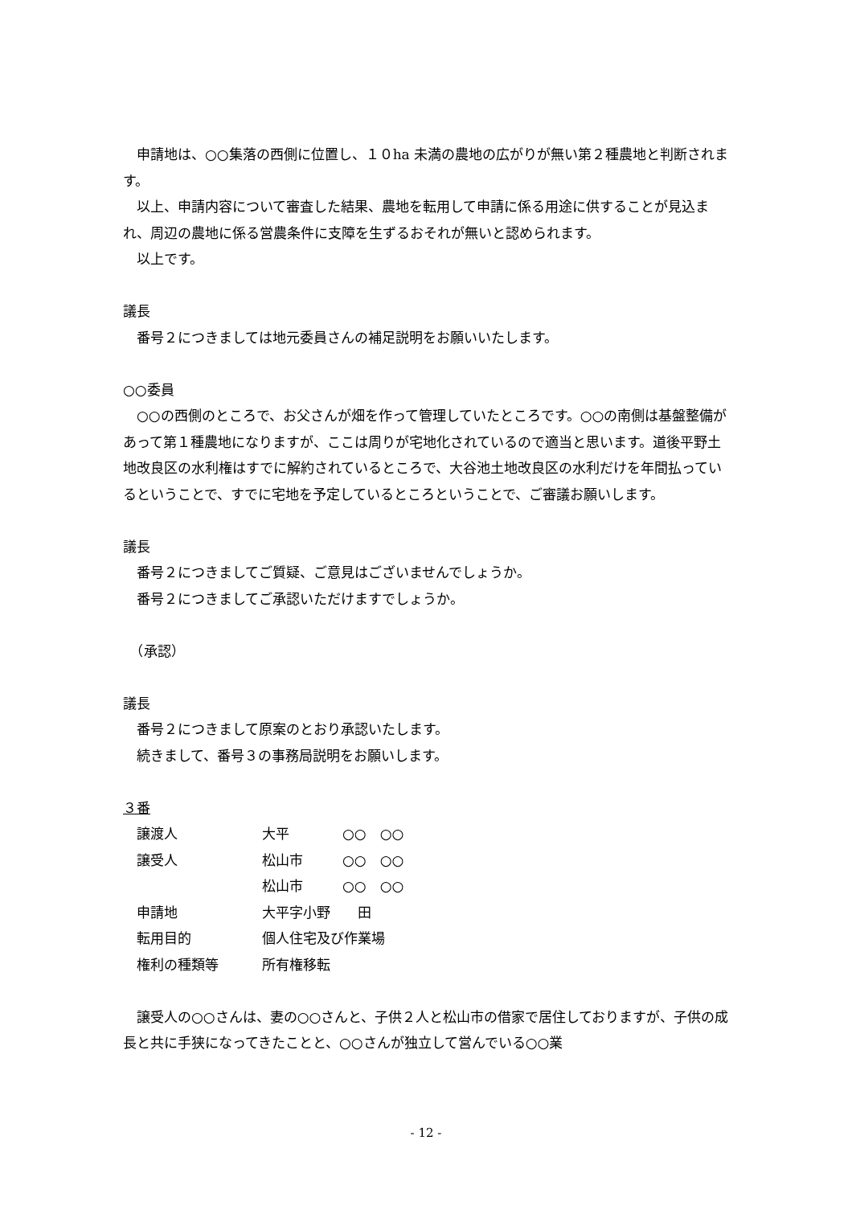申請地は、○○集落の西側に位置し、１０ha 未満の農地の広がりが無い第２種農地と判断されます。
以上、申請内容について審査した結果、農地を転用して申請に係る用途に供することが見込まれ、周辺の農地に係る営農条件に支障を生ずるおそれが無いと認められます。
以上です。
議長
番号２につきましては地元委員さんの補足説明をお願いいたします。
○○委員
○○の西側のところで、お父さんが畑を作って管理していたところです。○○の南側は基盤整備があって第１種農地になりますが、ここは周りが宅地化されているので適当と思います。道後平野土地改良区の水利権はすでに解約されているところで、大谷池土地改良区の水利だけを年間払っているということで、すでに宅地を予定しているところということで、ご審議お願いします。
議長
番号２につきましてご質疑、ご意見はございませんでしょうか。
番号２につきましてご承認いただけますでしょうか。
　（承認）
議長
番号２につきまして原案のとおり承認いたします。
続きまして、番号３の事務局説明をお願いします。
３番
| 譲渡人 | 大平 | ○○ ○○ |
| 譲受人 | 松山市 | ○○ ○○ |
| | 松山市 | ○○ ○○ |
| 申請地 | 大平字小野 田 | |
| 転用目的 | 個人住宅及び作業場 | |
| 権利の種類等 | 所有権移転 | |
譲受人の○○さんは、妻の○○さんと、子供２人と松山市の借家で居住しておりますが、子供の成長と共に手狭になってきたことと、○○さんが独立して営んでいる○○業
- 12 -